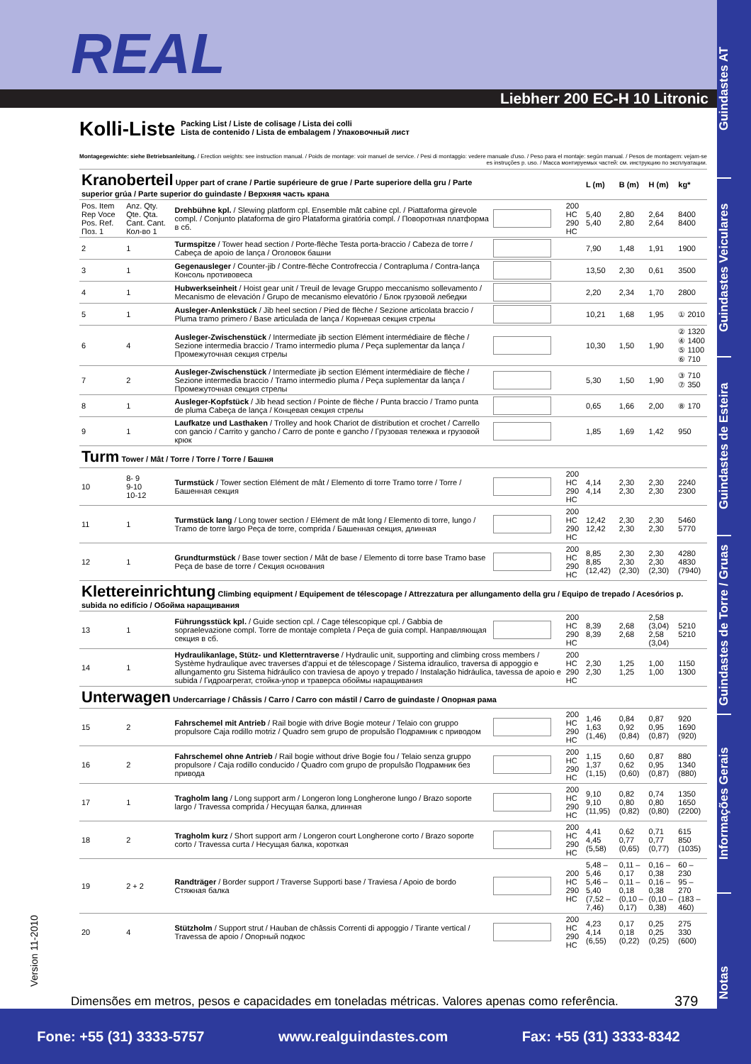REAL
Liebherr 200 EC-H 10 Litronic
Guindastes AT
Guindastes Veiculares
Guindastes de Esteira
Guindastes de Torre / Gruas
Informações Gerais
Notas
Kolli-Liste
Packing List / Liste de colisage / Lista dei colli
Lista de contenido / Lista de embalagem / Упаковочный лист
Montagegewichte: siehe Betriebsanleitung. / Erection weights: see instruction manual. / Poids de montage: voir manuel de service. / Pesi di montaggio: vedere manuale d'uso. / Peso para el montaje: según manual. / Pesos de montagem: vejam-se es instruções p. uso. / Масса монтируемых частей: см. инструкцию по эксплуатации.
| Kranoberteil Upper part of crane / Partie supérieure de grue / Parte superiore della gru / Parte superior grúa / Parte superior do guindaste / Верхняя часть крана | | | | | L (m) | B (m) | H (m) | kg* |
| --- | --- | --- | --- | --- | --- | --- | --- | --- |
| Pos. Item Rep Voce Pos. Ref. Поз. 1 | Anz. Qty. Qte. Qta. Cant. Cant. Кол-во 1 | Drehbühne kpl. / Slewing platform cpl. Ensemble mât cabine cpl. / Piattaforma girevole compl. / Conjunto plataforma de giro Plataforma giratória compl. / Поворотная платформа в сб. | | 200 HC 290 HC | 5,40 5,40 | 2,80 2,80 | 2,64 2,64 | 8400 8400 |
| 2 | 1 | Turmspitze / Tower head section / Porte-flèche Testa porta-braccio / Cabeza de torre / Cabeça de apoio de lança / Оголовок башни | | | 7,90 | 1,48 | 1,91 | 1900 |
| 3 | 1 | Gegenausleger / Counter-jib / Contre-flèche Controfreccia / Contrapluma / Contra-lança Консоль противовеса | | | 13,50 | 2,30 | 0,61 | 3500 |
| 4 | 1 | Hubwerkseinheit / Hoist gear unit / Treuil de levage Gruppo meccanismo sollevamento / Mecanismo de elevación / Grupo de mecanismo elevatório / Блок грузовой лебедки | | | 2,20 | 2,34 | 1,70 | 2800 |
| 5 | 1 | Ausleger-Anlenkstück / Jib heel section / Pied de flèche / Sezione articolata braccio / Pluma tramo primero / Base articulada de lança / Корневая секция стрелы | | | 10,21 | 1,68 | 1,95 | ① 2010 |
| 6 | 4 | Ausleger-Zwischenstück / Intermediate jib section Elément intermédiaire de flèche / Sezione intermedia braccio / Tramo intermedio pluma / Peça suplementar da lança / Промежуточная секция стрелы | | | 10,30 | 1,50 | 1,90 | ② 1320 ④ 1400 ⑤ 1100 ⑥ 710 |
| 7 | 2 | Ausleger-Zwischenstück / Intermediate jib section Elément intermédiaire de flèche / Sezione intermedia braccio / Tramo intermedio pluma / Peça suplementar da lança / Промежуточная секция стрелы | | | 5,30 | 1,50 | 1,90 | ③ 710 ⑦ 350 |
| 8 | 1 | Ausleger-Kopfstück / Jib head section / Pointe de flèche / Punta braccio / Tramo punta de pluma Cabeça de lança / Концевая секция стрелы | | | 0,65 | 1,66 | 2,00 | ⑧ 170 |
| 9 | 1 | Laufkatze und Lasthaken / Trolley and hook Chariot de distribution et crochet / Carrello con gancio / Carrito y gancho / Carro de ponte e gancho / Грузовая тележка и грузовой крюк | | | 1,85 | 1,69 | 1,42 | 950 |
| Turm Tower / Mât / Torre / Torre / Torre / Башня | | | | | | | | |
| 10 | 8- 9 9-10 10-12 | Turmstück / Tower section Elément de mât / Elemento di torre Tramo torre / Torre / Башенная секция | | 200 HC 290 HC | 4,14 4,14 | 2,30 2,30 | 2,30 2,30 | 2240 2300 |
| 11 | 1 | Turmstück lang / Long tower section / Elément de mât long / Elemento di torre, lungo / Tramo de torre largo Peça de torre, comprida / Башенная секция, длинная | | 200 HC 290 HC | 12,42 12,42 | 2,30 2,30 | 2,30 2,30 | 5460 5770 |
| 12 | 1 | Grundturmstück / Base tower section / Mât de base / Elemento di torre base Tramo base Peça de base de torre / Секция основания | | 200 HC 290 HC | 8,85 8,85 (12,42) | 2,30 2,30 (2,30) | 2,30 2,30 (2,30) | 4280 4830 (7940) |
| Klettereinrichtung Climbing equipment / Equipement de télescopage / Attrezzatura per allungamento della gru / Equipo de trepado / Acesórios p. subida no edifício / Обойма наращивания | | | | | | | | |
| 13 | 1 | Führungsstück kpl. / Guide section cpl. / Cage télescopique cpl. / Gabbia de sopraelevazione compl. Torre de montaje completa / Peça de guia compl. Направляющая секция в сб. | | 200 HC 290 HC | 8,39 8,39 | 2,68 2,68 | 2,58 (3,04) 2,58 (3,04) | 5210 5210 |
| 14 | 1 | Hydraulikanlage, Stütz- und Kletterntraverse / Hydraulic unit, supporting and climbing cross members / Système hydraulique avec traverses d'appui et de télescopage / Sistema idraulico, traversa di appoggio e allungamento gru Sistema hidráulico con traviesa de apoyo y trepado / Instalação hidráulica, tavessa de apoio e subida / Гидроагрегат, стойка-упор и траверса обоймы наращивания | | 200 HC 290 HC | 2,30 2,30 | 1,25 1,25 | 1,00 1,00 | 1150 1300 |
| Unterwagen Undercarriage / Châssis / Carro / Carro con mástil / Carro de guindaste / Опорная рама | | | | | | | | |
| 15 | 2 | Fahrschemel mit Antrieb / Rail bogie with drive Bogie moteur / Telaio con gruppo propulsore Caja rodillo motriz / Quadro sem grupo de propulsão Подрамник с приводом | | 200 HC 290 HC | 1,46 1,63 (1,46) | 0,84 0,92 (0,84) | 0,87 0,95 (0,87) | 920 1690 (920) |
| 16 | 2 | Fahrschemel ohne Antrieb / Rail bogie without drive Bogie fou / Telaio senza gruppo propulsore / Caja rodillo conducido / Quadro com grupo de propulsão Подрамник без привода | | 200 HC 290 HC | 1,15 1,37 (1,15) | 0,60 0,62 (0,60) | 0,87 0,95 (0,87) | 880 1340 (880) |
| 17 | 1 | Tragholm lang / Long support arm / Longeron long Longherone lungo / Brazo soporte largo / Travessa comprida / Несущая балка, длинная | | 200 HC 290 HC | 9,10 9,10 (11,95) | 0,82 0,80 (0,82) | 0,74 0,80 (0,80) | 1350 1650 (2200) |
| 18 | 2 | Tragholm kurz / Short support arm / Longeron court Longherone corto / Brazo soporte corto / Travessa curta / Несущая балка, короткая | | 200 HC 290 HC | 4,41 4,45 (5,58) | 0,62 0,77 (0,65) | 0,71 0,77 (0,77) | 615 850 (1035) |
| 19 | 2 + 2 | Randträger / Border support / Traverse Supporti base / Traviesa / Apoio de bordo Стяжная балка | | 200 HC 290 HC | 5,48 – 5,46 5,46 – 5,40 (7,52 – 7,46) | 0,11 – 0,17 0,11 – 0,18 (0,10 – 0,17) | 0,16 – 0,38 0,16 – 0,38 (0,10 – 0,38) | 60 – 230 95 – 270 (183 – 460) |
| 20 | 4 | Stützholm / Support strut / Hauban de châssis Correnti di appoggio / Tirante vertical / Travessa de apoio / Опорный подкос | | 200 HC 290 HC | 4,23 4,14 (6,55) | 0,17 0,18 (0,22) | 0,25 0,25 (0,25) | 275 330 (600) |
Version 11-2010
Dimensões em metros, pesos e capacidades em toneladas métricas. Valores apenas como referência.
379
Fone: +55 (31) 3333-5757 www.realguindastes.com Fax: +55 (31) 3333-8342